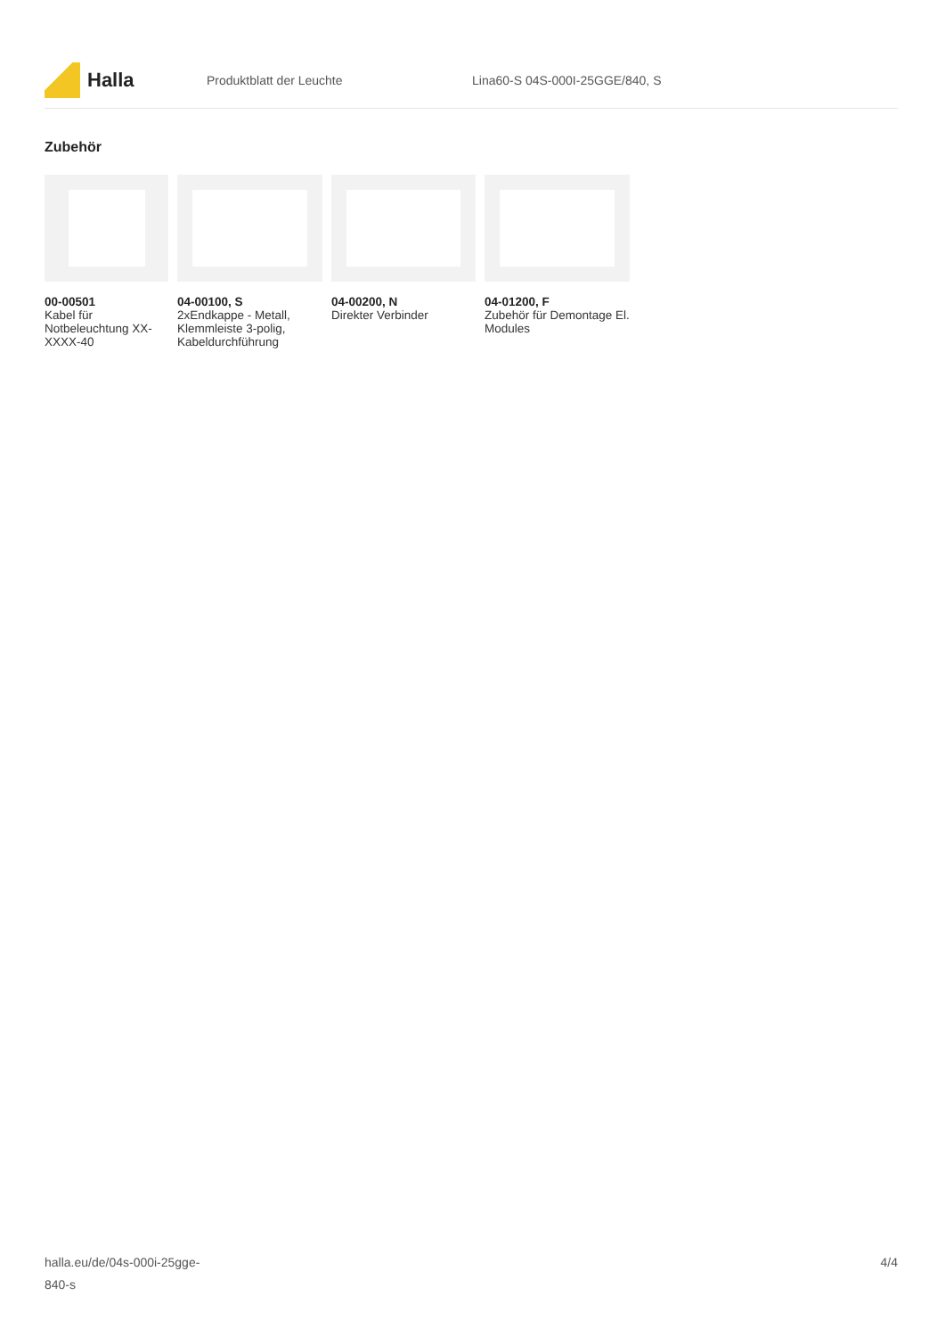Halla
Produktblatt der Leuchte Lina60-S 04S-000I-25GGE/840, S
Zubehör
00-00501
Kabel für Notbeleuchtung XX-XXXX-40
04-00100, S
2xEndkappe - Metall, Klemmleiste 3-polig, Kabeldurchführung
04-00200, N
Direkter Verbinder
04-01200, F
Zubehör für Demontage El. Modules
halla.eu/de/04s-000i-25gge-
840-s
4/4